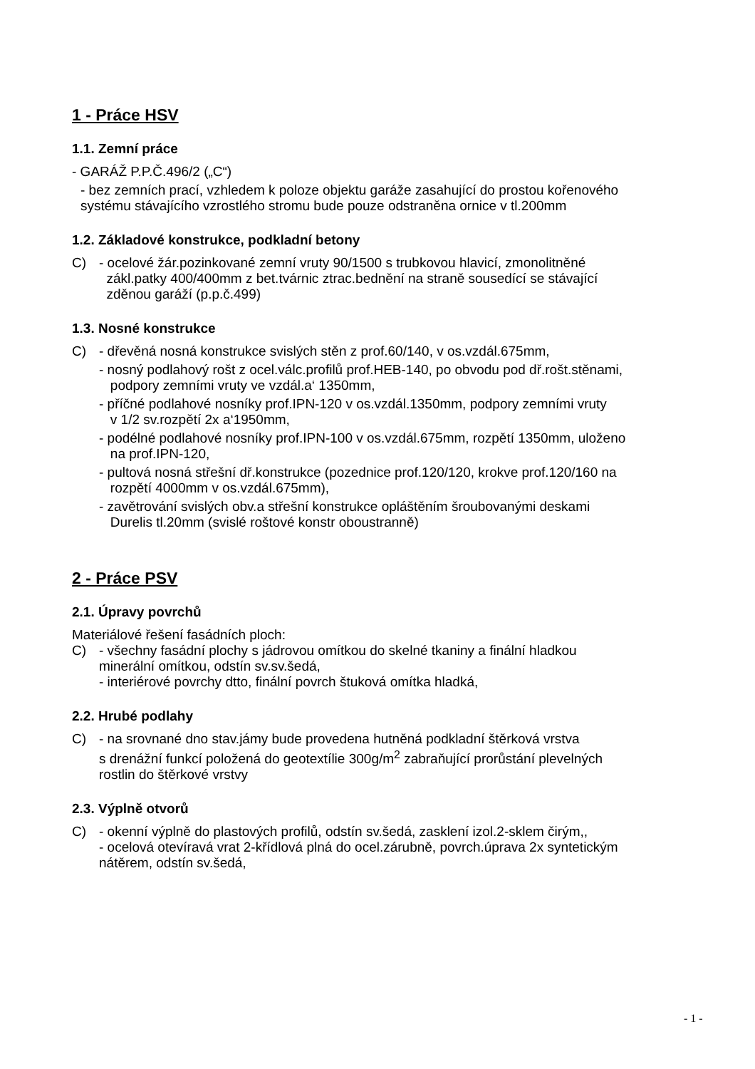1 - Práce HSV
1.1. Zemní práce
- GARÁŽ P.P.Č.496/2 („C“)
- bez zemních prací, vzhledem k poloze objektu garáže zasahující do prostou kořenového
systému stávajícího vzrostlého stromu bude pouze odstraněna ornice v tl.200mm
1.2. Základové konstrukce, podkladní betony
C) - ocelové žár.pozinkované zemní vruty 90/1500 s trubkovou hlavicí, zmonolitněné
zákl.patky 400/400mm z bet.tvárnic ztrac.bednění na straně sousedící se stávající
zděnou garáží (p.p.č.499)
1.3. Nosné konstrukce
C) - dřevěná nosná konstrukce svislých stěn z prof.60/140, v os.vzdál.675mm,
- nosný podlahový rošt z ocel.válc.profilů prof.HEB-140, po obvodu pod dř.rošt.stěnami,
podpory zemními vruty ve vzdál.a‘ 1350mm,
- příčné podlahové nosníky prof.IPN-120 v os.vzdál.1350mm, podpory zemními vruty
v 1/2 sv.rozpětí 2x a‘1950mm,
- podélné podlahové nosníky prof.IPN-100 v os.vzdál.675mm, rozpětí 1350mm, uloženo
na prof.IPN-120,
- pultová nosná střešní dř.konstrukce (pozednice prof.120/120, krokve prof.120/160 na
rozpětí 4000mm v os.vzdál.675mm),
- zavětrování svislých obv.a střešní konstrukce opláštěním šroubovanými deskami
Durelis tl.20mm (svislé roštové konstr oboustranně)
2 - Práce PSV
2.1. Úpravy povrchů
Materiálové řešení fasádních ploch:
C) - všechny fasádní plochy s jádrovou omítkou do skelné tkaniny a finální hladkou
minerální omítkou, odstín sv.sv.šedá,
- interiérové povrchy dtto, finální povrch štuková omítka hladká,
2.2. Hrubé podlahy
C) - na srovnané dno stav.jámy bude provedena hutněná podkladní štěrková vrstva
s drenážní funkcí položená do geotextílie 300g/m<sup>2</sup> zabraňující prorůstání plevelných
rostlin do štěrkové vrstvy
2.3. Výplně otvorů
C) - okenní výplně do plastových profilů, odstín sv.šedá, zasklení izol.2-sklem čirým,,
- ocelová otevíravá vrat 2-křídlová plná do ocel.zárubně, povrch.úprava 2x syntetickým
nátěrem, odstín sv.šedá,
- 1 -